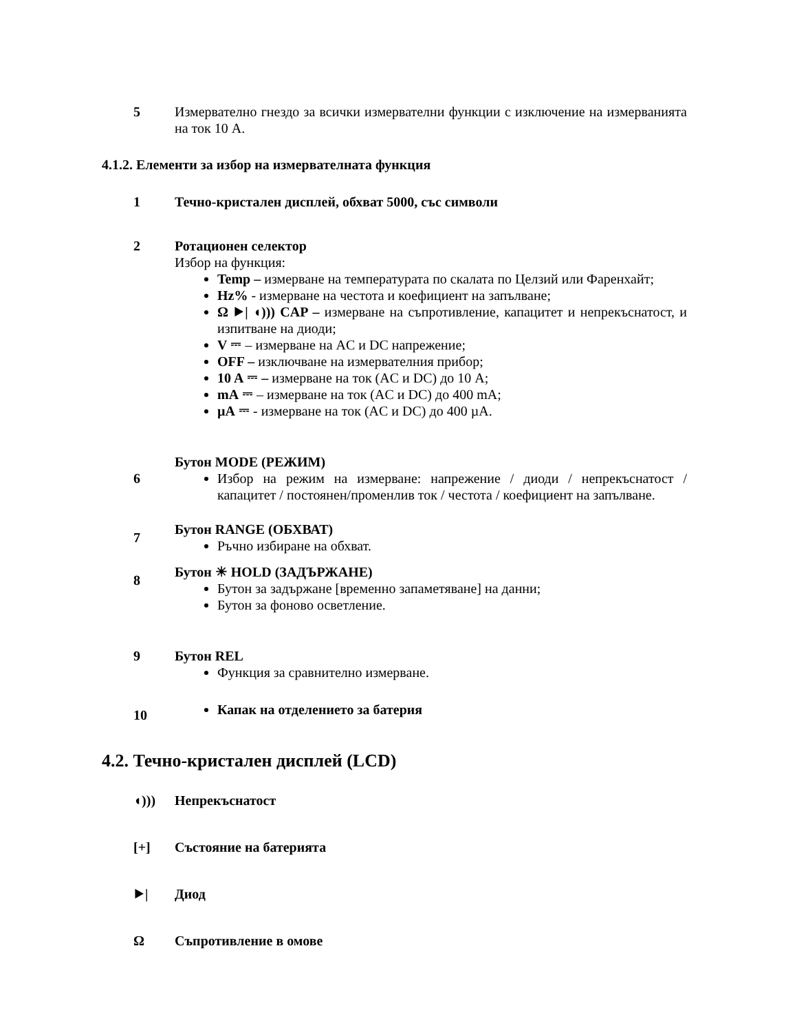5 Измервателно гнездо за всички измервателни функции с изключение на измерванията на ток 10 A.
4.1.2. Елементи за избор на измервателната функция
1 Течно-кристален дисплей, обхват 5000, със символи
2 Ротационен селектор
Избор на функция:
Temp – измерване на температурата по скалата по Целзий или Фаренхайт;
Hz% - измерване на честота и коефициент на запълване;
Ω ⯈| ◖))) CAP – измерване на съпротивление, капацитет и непрекъснатост, и изпитване на диоди;
V ⎓ – измерване на AC и DC напрежение;
OFF – изключване на измервателния прибор;
10 A ⎓ – измерване на ток (AC и DC) до 10 A;
mA ⎓ – измерване на ток (AC и DC) до 400 mA;
µA ⎓ - измерване на ток (AC и DC) до 400 µA.
6
Бутон MODE (РЕЖИМ)
Избор на режим на измерване: напрежение / диоди / непрекъснатост / капацитет / постоянен/променлив ток / честота / коефициент на запълване.
7
Бутон RANGE (ОБХВАТ)
Ръчно избиране на обхват.
8
Бутон ☀ HOLD (ЗАДЪРЖАНЕ)
Бутон за задържане [временно запаметяване] на данни;
Бутон за фоново осветление.
9 Бутон REL
Функция за сравнително измерване.
10
Капак на отделението за батерия
4.2. Течно-кристален дисплей (LCD)
◖))) Непрекъснатост
[+] Състояние на батерията
⯈| Диод
Ω Съпротивление в омове